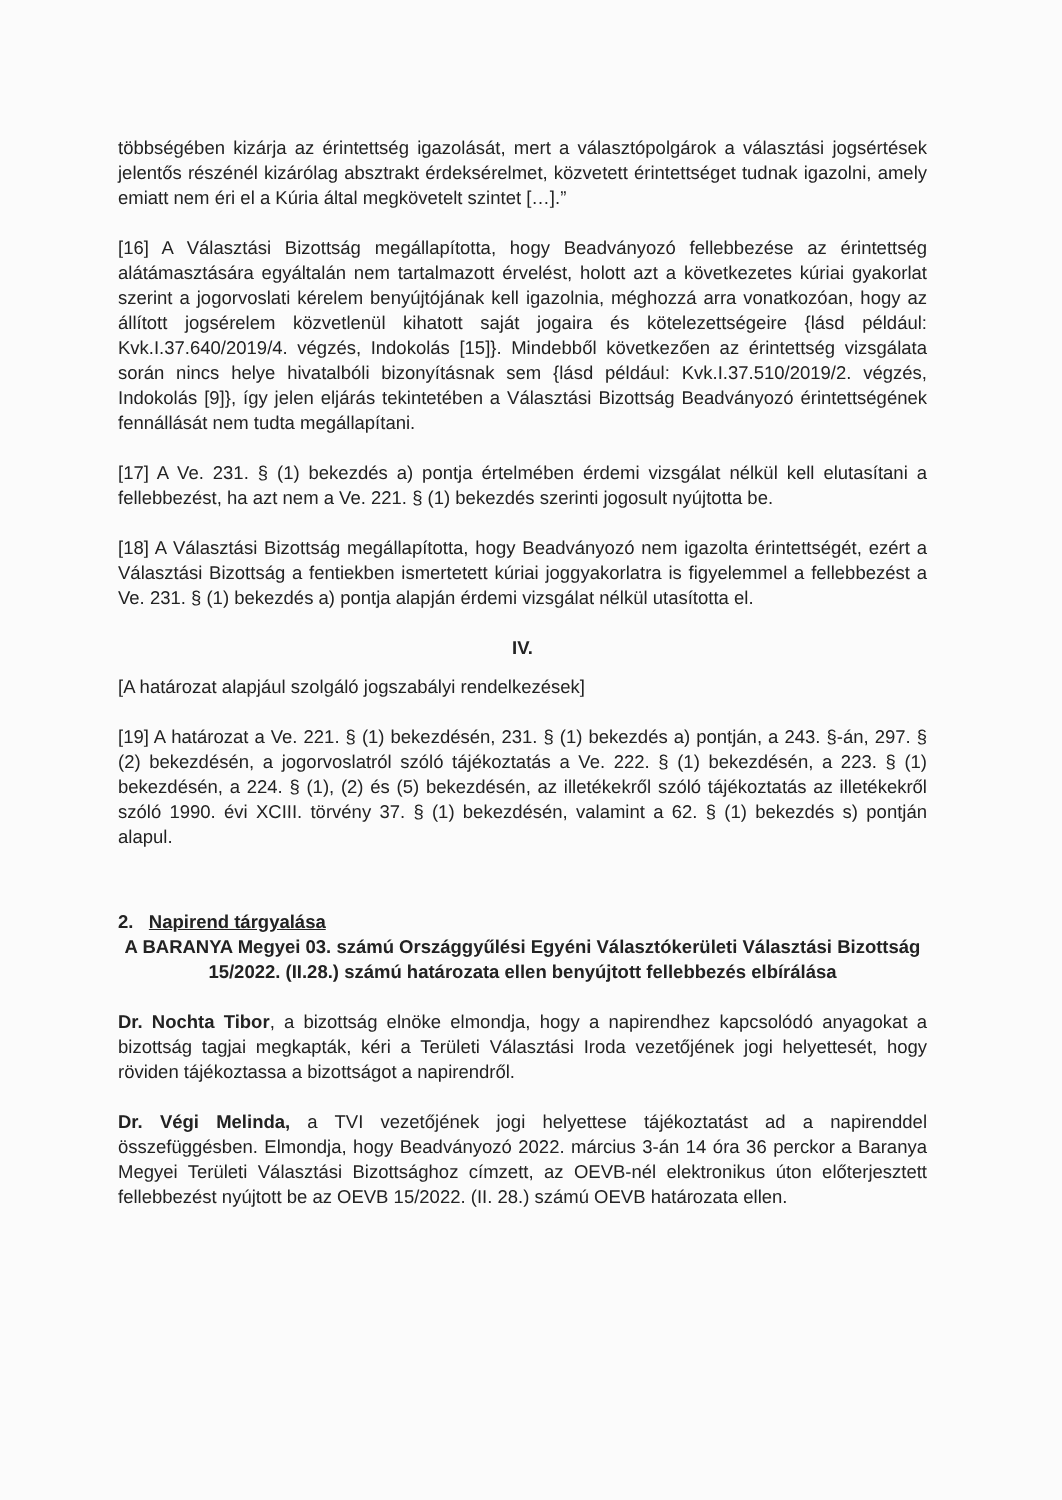többségében kizárja az érintettség igazolását, mert a választópolgárok a választási jogsértések jelentős részénél kizárólag absztrakt érdeksérelmet, közvetett érintettséget tudnak igazolni, amely emiatt nem éri el a Kúria által megkövetelt szintet […].”
[16] A Választási Bizottság megállapította, hogy Beadványozó fellebbezése az érintettség alátámasztására egyáltalán nem tartalmazott érvelést, holott azt a következetes kúriai gyakorlat szerint a jogorvoslati kérelem benyújtójának kell igazolnia, méghozzá arra vonatkozóan, hogy az állított jogsérelem közvetlenül kihatott saját jogaira és kötelezettségeire {lásd például: Kvk.I.37.640/2019/4. végzés, Indokolás [15]}. Mindebből következően az érintettség vizsgálata során nincs helye hivatalbóli bizonyításnak sem {lásd például: Kvk.I.37.510/2019/2. végzés, Indokolás [9]}, így jelen eljárás tekintetében a Választási Bizottság Beadványozó érintettségének fennállását nem tudta megállapítani.
[17] A Ve. 231. § (1) bekezdés a) pontja értelmében érdemi vizsgálat nélkül kell elutasítani a fellebbezést, ha azt nem a Ve. 221. § (1) bekezdés szerinti jogosult nyújtotta be.
[18] A Választási Bizottság megállapította, hogy Beadványozó nem igazolta érintettségét, ezért a Választási Bizottság a fentiekben ismertetett kúriai joggyakorlatra is figyelemmel a fellebbezést a Ve. 231. § (1) bekezdés a) pontja alapján érdemi vizsgálat nélkül utasította el.
IV.
[A határozat alapjául szolgáló jogszabályi rendelkezések]
[19] A határozat a Ve. 221. § (1) bekezdésén, 231. § (1) bekezdés a) pontján, a 243. §-án, 297. § (2) bekezdésén, a jogorvoslatról szóló tájékoztatás a Ve. 222. § (1) bekezdésén, a 223. § (1) bekezdésén, a 224. § (1), (2) és (5) bekezdésén, az illetékekről szóló tájékoztatás az illetékekről szóló 1990. évi XCIII. törvény 37. § (1) bekezdésén, valamint a 62. § (1) bekezdés s) pontján alapul.
2. Napirend tárgyalása
A BARANYA Megyei 03. számú Országgyűlési Egyéni Választókerületi Választási Bizottság 15/2022. (II.28.) számú határozata ellen benyújtott fellebbezés elbírálása
Dr. Nochta Tibor, a bizottság elnöke elmondja, hogy a napirendhez kapcsolódó anyagokat a bizottság tagjai megkapták, kéri a Területi Választási Iroda vezetőjének jogi helyettesét, hogy röviden tájékoztassa a bizottságot a napirendről.
Dr. Végi Melinda, a TVI vezetőjének jogi helyettese tájékoztatást ad a napirenddel összefüggésben. Elmondja, hogy Beadványozó 2022. március 3-án 14 óra 36 perckor a Baranya Megyei Területi Választási Bizottsághoz címzett, az OEVB-nél elektronikus úton előterjesztett fellebbezést nyújtott be az OEVB 15/2022. (II. 28.) számú OEVB határozata ellen.